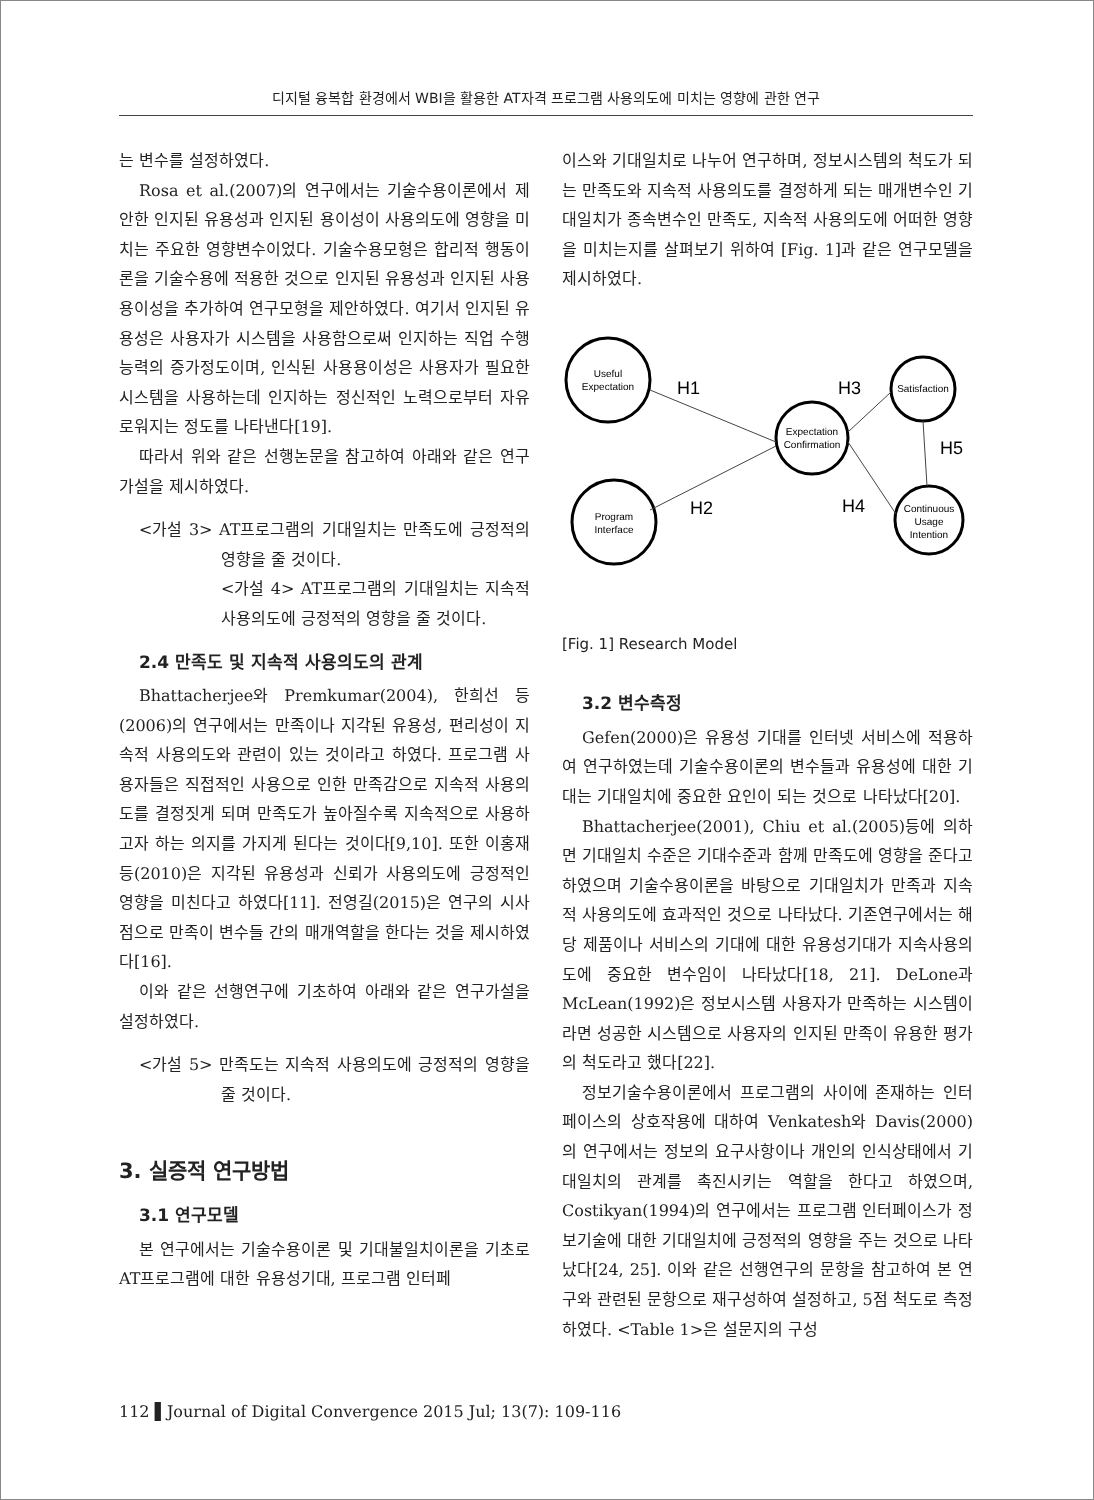디지털 융복합 환경에서 WBI을 활용한 AT자격 프로그램 사용의도에 미치는 영향에 관한 연구
는 변수를 설정하였다.
Rosa et al.(2007)의 연구에서는 기술수용이론에서 제안한 인지된 유용성과 인지된 용이성이 사용의도에 영향을 미치는 주요한 영향변수이었다. 기술수용모형은 합리적 행동이론을 기술수용에 적용한 것으로 인지된 유용성과 인지된 사용용이성을 추가하여 연구모형을 제안하였다. 여기서 인지된 유용성은 사용자가 시스템을 사용함으로써 인지하는 직업 수행능력의 증가정도이며, 인식된 사용용이성은 사용자가 필요한 시스템을 사용하는데 인지하는 정신적인 노력으로부터 자유로워지는 정도를 나타낸다[19].
따라서 위와 같은 선행논문을 참고하여 아래와 같은 연구가설을 제시하였다.
<가설 3> AT프로그램의 기대일치는 만족도에 긍정적의 영향을 줄 것이다.
<가설 4> AT프로그램의 기대일치는 지속적 사용의도에 긍정적의 영향을 줄 것이다.
2.4 만족도 및 지속적 사용의도의 관계
Bhattacherjee와 Premkumar(2004), 한희선 등(2006)의 연구에서는 만족이나 지각된 유용성, 편리성이 지속적 사용의도와 관련이 있는 것이라고 하였다. 프로그램 사용자들은 직접적인 사용으로 인한 만족감으로 지속적 사용의도를 결정짓게 되며 만족도가 높아질수록 지속적으로 사용하고자 하는 의지를 가지게 된다는 것이다[9,10]. 또한 이홍재 등(2010)은 지각된 유용성과 신뢰가 사용의도에 긍정적인 영향을 미친다고 하였다[11]. 전영길(2015)은 연구의 시사점으로 만족이 변수들 간의 매개역할을 한다는 것을 제시하였다[16].
이와 같은 선행연구에 기초하여 아래와 같은 연구가설을 설정하였다.
<가설 5> 만족도는 지속적 사용의도에 긍정적의 영향을 줄 것이다.
3. 실증적 연구방법
3.1 연구모델
본 연구에서는 기술수용이론 및 기대불일치이론을 기초로 AT프로그램에 대한 유용성기대, 프로그램 인터페
이스와 기대일치로 나누어 연구하며, 정보시스템의 척도가 되는 만족도와 지속적 사용의도를 결정하게 되는 매개변수인 기대일치가 종속변수인 만족도, 지속적 사용의도에 어떠한 영향을 미치는지를 살펴보기 위하여 [Fig. 1]과 같은 연구모델을 제시하였다.
Useful
Expectation
Expectation
Confirmation
Satisfaction
Program
Interface
Continuous
Usage
Intention
H1
H2
H3
H4
H5
[Fig. 1] Research Model
3.2 변수측정
Gefen(2000)은 유용성 기대를 인터넷 서비스에 적용하여 연구하였는데 기술수용이론의 변수들과 유용성에 대한 기대는 기대일치에 중요한 요인이 되는 것으로 나타났다[20].
Bhattacherjee(2001), Chiu et al.(2005)등에 의하면 기대일치 수준은 기대수준과 함께 만족도에 영향을 준다고 하였으며 기술수용이론을 바탕으로 기대일치가 만족과 지속적 사용의도에 효과적인 것으로 나타났다. 기존연구에서는 해당 제품이나 서비스의 기대에 대한 유용성기대가 지속사용의도에 중요한 변수임이 나타났다[18, 21]. DeLone과 McLean(1992)은 정보시스템 사용자가 만족하는 시스템이라면 성공한 시스템으로 사용자의 인지된 만족이 유용한 평가의 척도라고 했다[22].
정보기술수용이론에서 프로그램의 사이에 존재하는 인터페이스의 상호작용에 대하여 Venkatesh와 Davis(2000)의 연구에서는 정보의 요구사항이나 개인의 인식상태에서 기대일치의 관계를 촉진시키는 역할을 한다고 하였으며, Costikyan(1994)의 연구에서는 프로그램 인터페이스가 정보기술에 대한 기대일치에 긍정적의 영향을 주는 것으로 나타났다[24, 25]. 이와 같은 선행연구의 문항을 참고하여 본 연구와 관련된 문항으로 재구성하여 설정하고, 5점 척도로 측정하였다. <Table 1>은 설문지의 구성
112 ▌Journal of Digital Convergence 2015 Jul; 13(7): 109-116